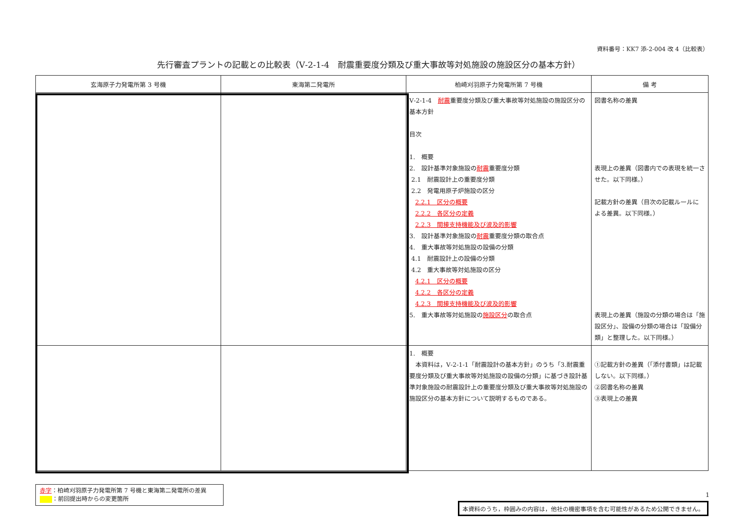資料番号：KK7 添-2-004 改 4（比較表）
先行審査プラントの記載との比較表（Ⅴ-2-1-4　耐震重要度分類及び重大事故等対処施設の施設区分の基本方針）
| 玄海原子力発電所第 3 号機 | 東海第二発電所 | 柏崎刈羽原子力発電所第 7 号機 | 備 考 |
| --- | --- | --- | --- |
| | | Ⅴ-2-1-4 耐震 重要度分類及び重大事故等対処施設の施設区分の基本方針 目次 1. 概要 2. 設計基準対象施設の 耐震 重要度分類 2.1 耐震設計上の重要度分類 2.2 発電用原子炉施設の区分 2.2.1 区分の概要 2.2.2 各区分の定義 2.2.3 間接支持機能及び波及的影響 3. 設計基準対象施設の 耐震 重要度分類の取合点 4. 重大事故等対処施設の設備の分類 4.1 耐震設計上の設備の分類 4.2 重大事故等対処施設の区分 4.2.1 区分の概要 4.2.2 各区分の定義 4.2.3 間接支持機能及び波及的影響 5. 重大事故等対処施設の 施設区分 の取合点 | 図書名称の差異 表現上の差異（図書内での表現を統一させた。以下同様。） 記載方針の差異（目次の記載ルールによる差異。以下同様。） 表現上の差異（施設の分類の場合は「施設区分」、設備の分類の場合は「設備分類」と整理した。以下同様。） |
| | | 1. 概要 本資料は，Ⅴ-2-1-1「耐震設計の基本方針」のうち「3.耐震重要度分類及び重大事故等対処施設の設備の分類」に基づき設計基準対象施設の耐震設計上の重要度分類及び重大事故等対処施設の施設区分の基本方針について説明するものである。 | ①記載方針の差異（「添付書類」は記載しない。以下同様。） ②図書名称の差異 ③表現上の差異 |
赤字：柏崎刈羽原子力発電所第 7 号機と東海第二発電所の差異
：前回提出時からの変更箇所
1
本資料のうち，枠囲みの内容は，他社の機密事項を含む可能性があるため公開できません。